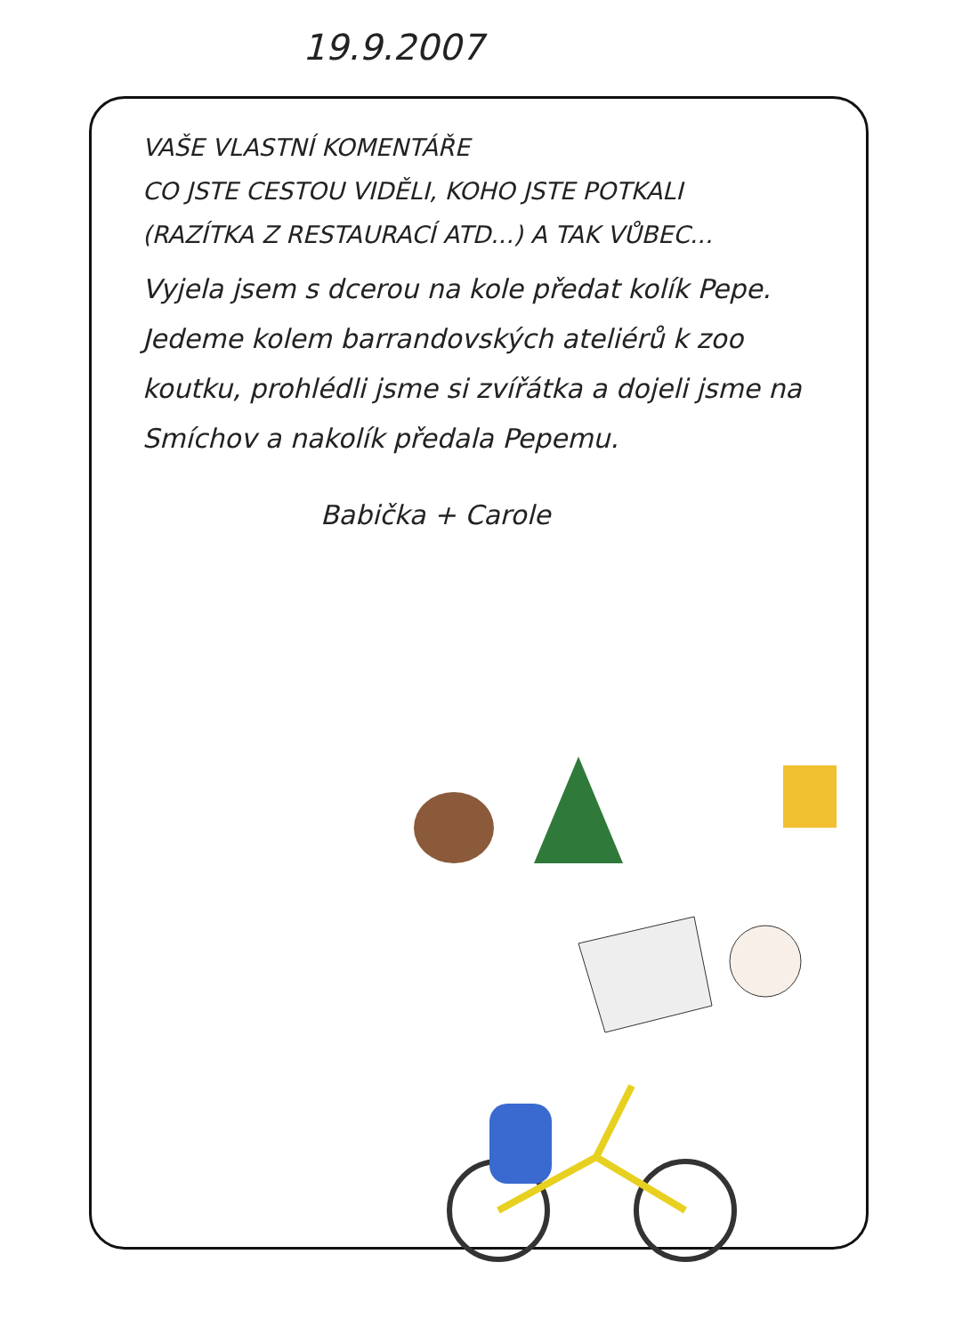19.9.2007
VAŠE VLASTNÍ KOMENTÁŘE
CO JSTE CESTOU VIDĚLI, KOHO JSTE POTKALI
(RAZÍTKA Z RESTAURACÍ ATD...) A TAK VŮBEC...
Vyjela jsem s dcerou na kole předat kolík Pepe.
Jedeme kolem barrandovských ateliérů k zoo koutku, prohlédli jsme si zvířátka a dojeli jsme na Smíchov a nakolík předala Pepemu.
Babička + Carole